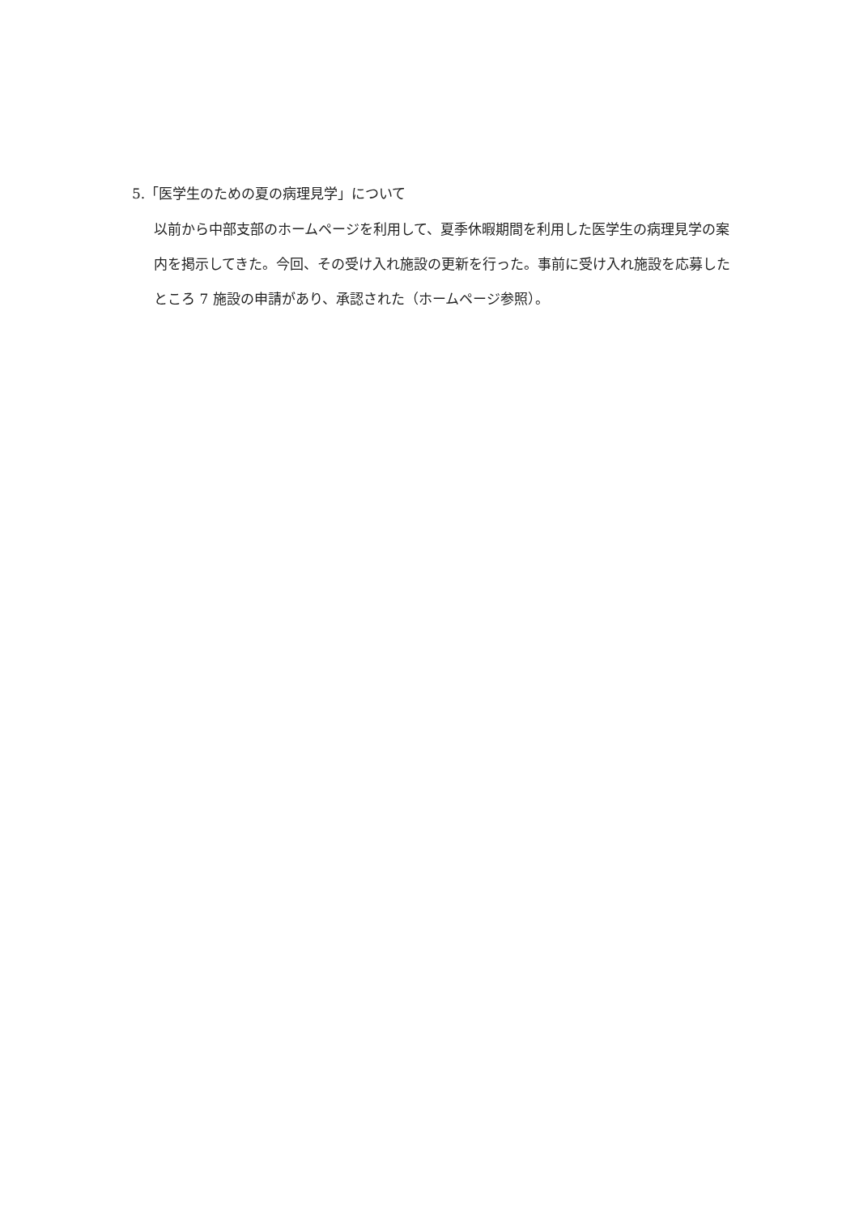5.「医学生のための夏の病理見学」について
以前から中部支部のホームページを利用して、夏季休暇期間を利用した医学生の病理見学の案内を掲示してきた。今回、その受け入れ施設の更新を行った。事前に受け入れ施設を応募したところ 7 施設の申請があり、承認された（ホームページ参照）。